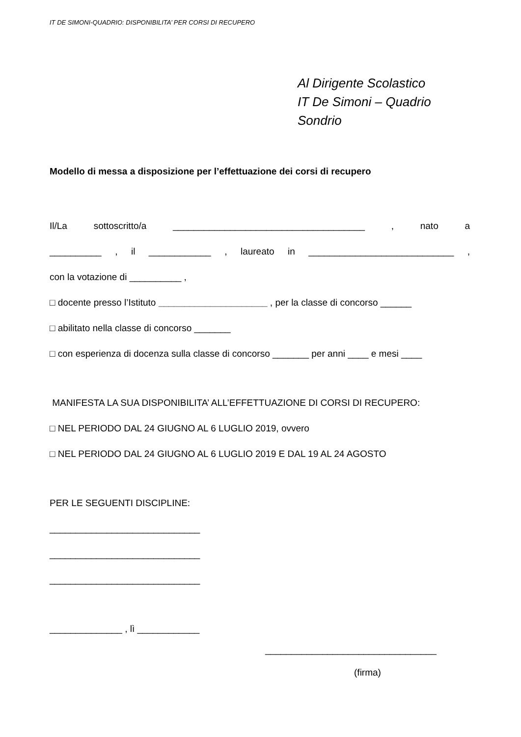IT DE SIMONI-QUADRIO: DISPONIBILITA’ PER CORSI DI RECUPERO
Al Dirigente Scolastico
IT De Simoni – Quadrio
Sondrio
Modello di messa a disposizione per l’effettuazione dei corsi di recupero
Il/La sottoscritto/a _____________________________________ , nato a
__________ , il ____________ , laureato in ____________________________ ,
con la votazione di __________ ,
□ docente presso l’Istituto _____________________ , per la classe di concorso ______
□ abilitato nella classe di concorso _______
□ con esperienza di docenza sulla classe di concorso _______ per anni ____ e mesi ____
MANIFESTA LA SUA DISPONIBILITA’ ALL’EFFETTUAZIONE DI CORSI DI RECUPERO:
□ NEL PERIODO DAL 24 GIUGNO AL 6 LUGLIO 2019, ovvero
□ NEL PERIODO DAL 24 GIUGNO AL 6 LUGLIO 2019 E DAL 19 AL 24 AGOSTO
PER LE SEGUENTI DISCIPLINE:
_____________________________
_____________________________
_____________________________
______________ , lì ____________
_________________________________
(firma)